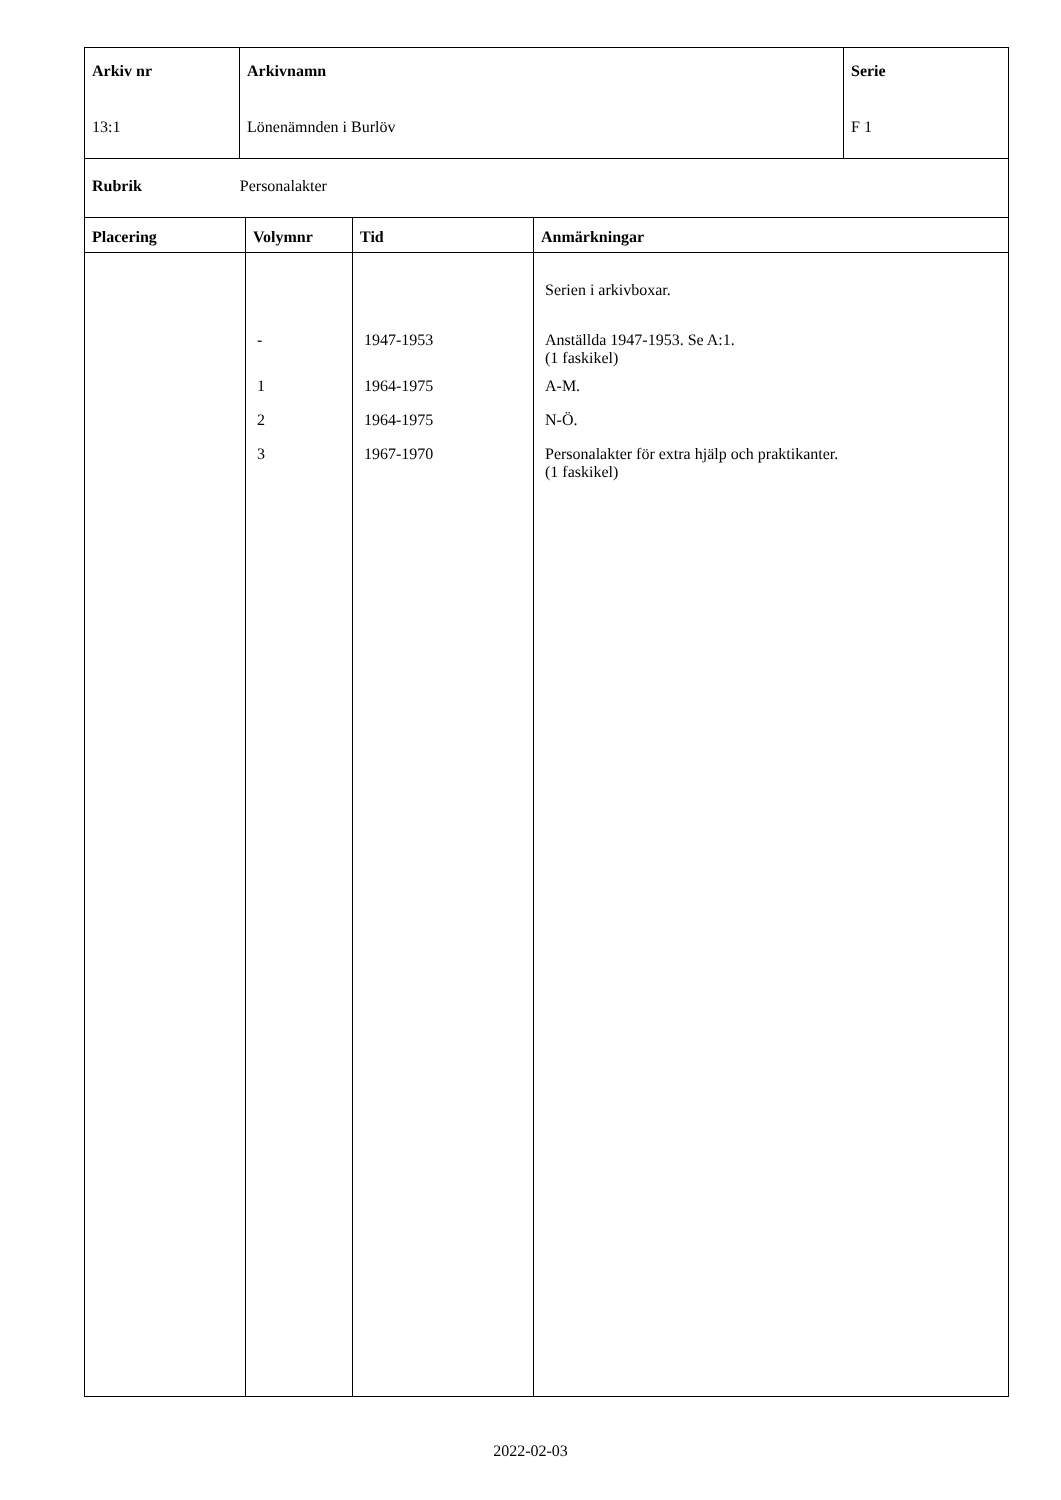| Arkiv nr 13:1 | Arkivnamn Lönenämnden i Burlöv | Serie F 1 |
Rubrik Personalakter
| Placering | Volymnr | Tid | Anmärkningar |
| --- | --- | --- | --- |
| | - 1 2 3 | 1947-1953 1964-1975 1964-1975 1967-1970 | Serien i arkivboxar. Anställda 1947-1953. Se A:1. (1 faskikel) A-M. N-Ö. Personalakter för extra hjälp och praktikanter. (1 faskikel) |
2022-02-03